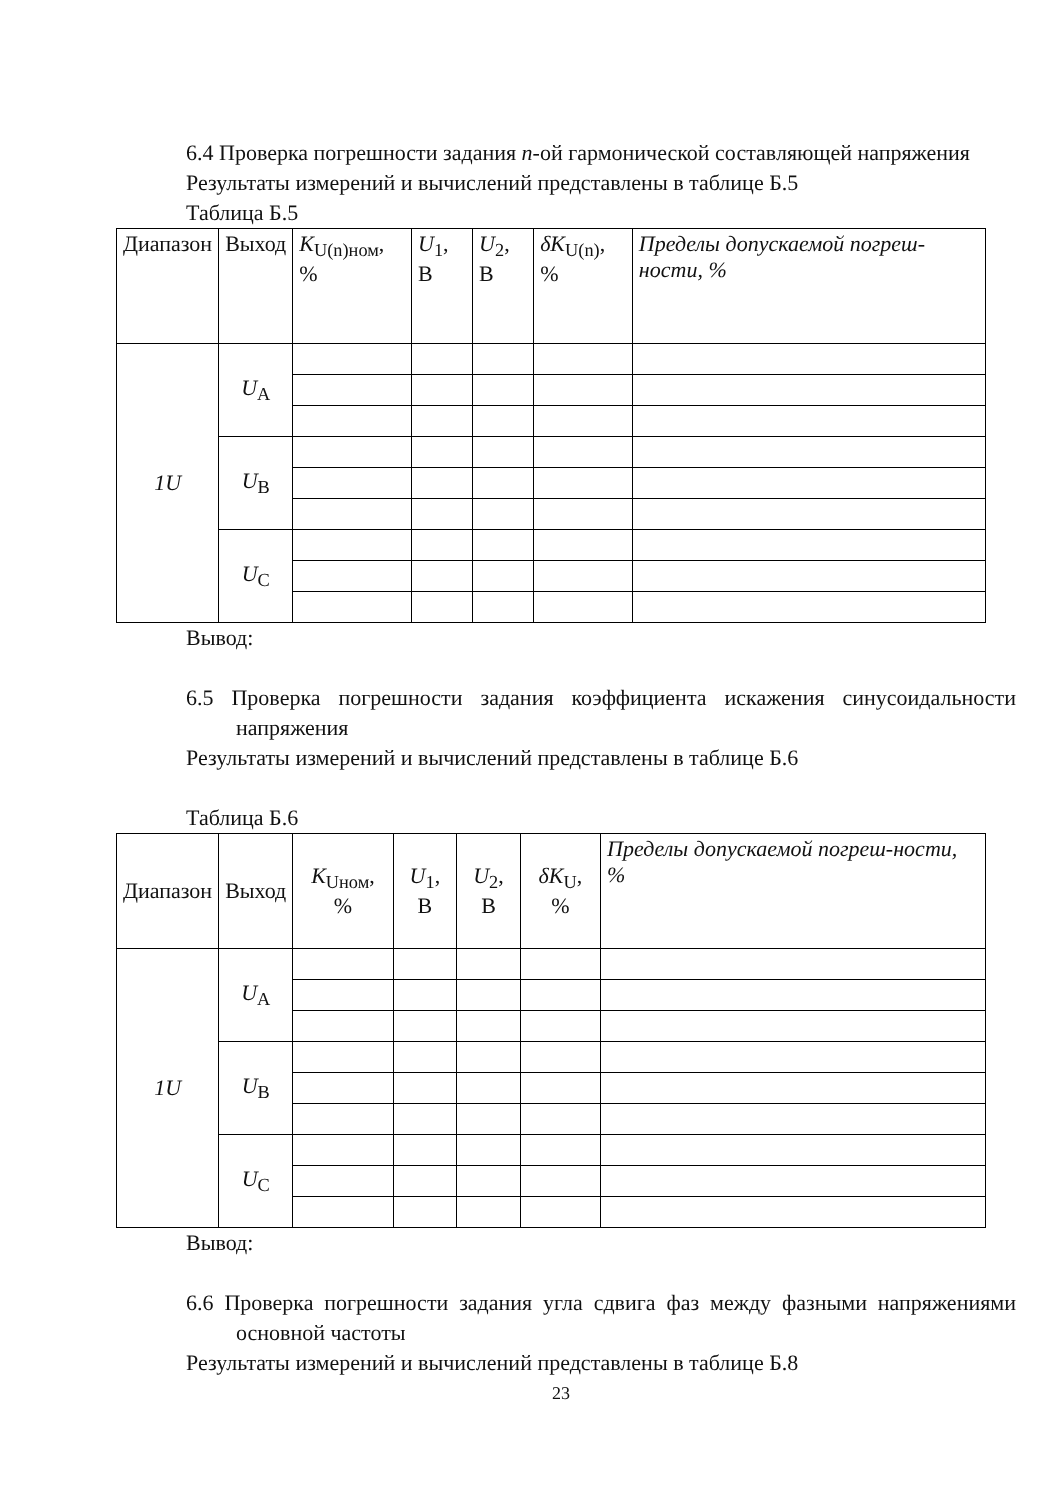6.4 Проверка погрешности задания n-ой гармонической составляющей напряжения
Результаты измерений и вычислений представлены в таблице Б.5
Таблица Б.5
| Диапазон | Выход | K<sub>U(n)ном</sub>, % | U<sub>1</sub>, В | U<sub>2</sub>, В | δK<sub>U(n)</sub>, % | Пределы допускаемой погреш-ности, % |
| --- | --- | --- | --- | --- | --- | --- |
| 1U | U<sub>A</sub> | | | | | |
| | U<sub>B</sub> | | | | | |
| | U<sub>C</sub> | | | | | |
Вывод:
6.5 Проверка погрешности задания коэффициента искажения синусоидальности напряжения
Результаты измерений и вычислений представлены в таблице Б.6
Таблица Б.6
| Диапазон | Выход | K<sub>Uном</sub>, % | U<sub>1</sub>, В | U<sub>2</sub>, В | δK<sub>U</sub>, % | Пределы допускаемой погреш-ности, % |
| --- | --- | --- | --- | --- | --- | --- |
| 1U | U<sub>A</sub> | | | | | |
| | U<sub>B</sub> | | | | | |
| | U<sub>C</sub> | | | | | |
Вывод:
6.6 Проверка погрешности задания угла сдвига фаз между фазными напряжениями основной частоты
Результаты измерений и вычислений представлены в таблице Б.8
23